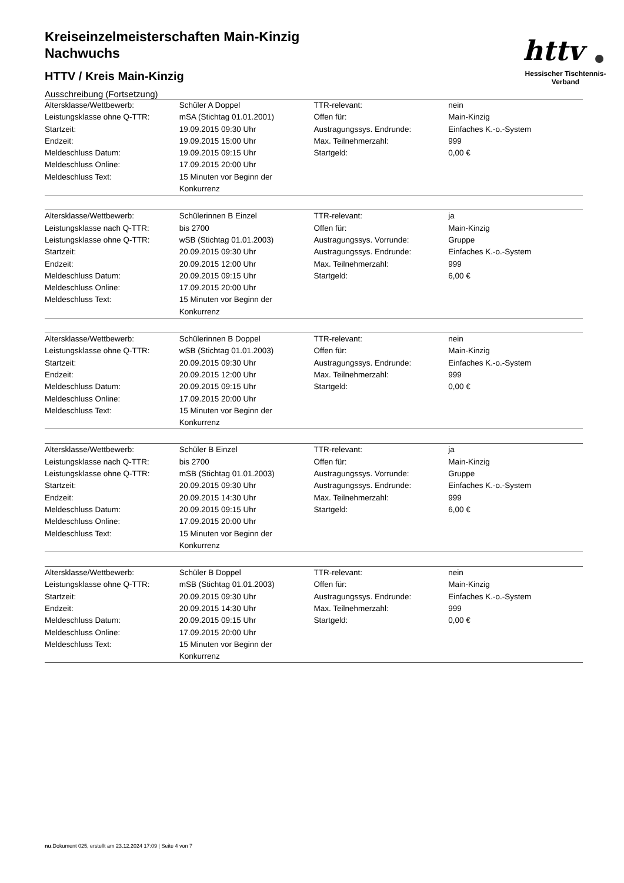httv
Hessischer Tischtennis-Verband
Kreiseinzelmeisterschaften Main-Kinzig
Nachwuchs
HTTV / Kreis Main-Kinzig
Ausschreibung (Fortsetzung)
| Altersklasse/Wettbewerb: | Schüler A Doppel | TTR-relevant: | nein |
| Leistungsklasse ohne Q-TTR: | mSA (Stichtag 01.01.2001) | Offen für: | Main-Kinzig |
| Startzeit: | 19.09.2015 09:30 Uhr | Austragungssys. Endrunde: | Einfaches K.-o.-System |
| Endzeit: | 19.09.2015 15:00 Uhr | Max. Teilnehmerzahl: | 999 |
| Meldeschluss Datum: | 19.09.2015 09:15 Uhr | Startgeld: | 0,00 € |
| Meldeschluss Online: | 17.09.2015 20:00 Uhr | | |
| Meldeschluss Text: | 15 Minuten vor Beginn der Konkurrenz | | |
| Altersklasse/Wettbewerb: | Schülerinnen B Einzel | TTR-relevant: | ja |
| Leistungsklasse nach Q-TTR: | bis 2700 | Offen für: | Main-Kinzig |
| Leistungsklasse ohne Q-TTR: | wSB (Stichtag 01.01.2003) | Austragungssys. Vorrunde: | Gruppe |
| Startzeit: | 20.09.2015 09:30 Uhr | Austragungssys. Endrunde: | Einfaches K.-o.-System |
| Endzeit: | 20.09.2015 12:00 Uhr | Max. Teilnehmerzahl: | 999 |
| Meldeschluss Datum: | 20.09.2015 09:15 Uhr | Startgeld: | 6,00 € |
| Meldeschluss Online: | 17.09.2015 20:00 Uhr | | |
| Meldeschluss Text: | 15 Minuten vor Beginn der Konkurrenz | | |
| Altersklasse/Wettbewerb: | Schülerinnen B Doppel | TTR-relevant: | nein |
| Leistungsklasse ohne Q-TTR: | wSB (Stichtag 01.01.2003) | Offen für: | Main-Kinzig |
| Startzeit: | 20.09.2015 09:30 Uhr | Austragungssys. Endrunde: | Einfaches K.-o.-System |
| Endzeit: | 20.09.2015 12:00 Uhr | Max. Teilnehmerzahl: | 999 |
| Meldeschluss Datum: | 20.09.2015 09:15 Uhr | Startgeld: | 0,00 € |
| Meldeschluss Online: | 17.09.2015 20:00 Uhr | | |
| Meldeschluss Text: | 15 Minuten vor Beginn der Konkurrenz | | |
| Altersklasse/Wettbewerb: | Schüler B Einzel | TTR-relevant: | ja |
| Leistungsklasse nach Q-TTR: | bis 2700 | Offen für: | Main-Kinzig |
| Leistungsklasse ohne Q-TTR: | mSB (Stichtag 01.01.2003) | Austragungssys. Vorrunde: | Gruppe |
| Startzeit: | 20.09.2015 09:30 Uhr | Austragungssys. Endrunde: | Einfaches K.-o.-System |
| Endzeit: | 20.09.2015 14:30 Uhr | Max. Teilnehmerzahl: | 999 |
| Meldeschluss Datum: | 20.09.2015 09:15 Uhr | Startgeld: | 6,00 € |
| Meldeschluss Online: | 17.09.2015 20:00 Uhr | | |
| Meldeschluss Text: | 15 Minuten vor Beginn der Konkurrenz | | |
| Altersklasse/Wettbewerb: | Schüler B Doppel | TTR-relevant: | nein |
| Leistungsklasse ohne Q-TTR: | mSB (Stichtag 01.01.2003) | Offen für: | Main-Kinzig |
| Startzeit: | 20.09.2015 09:30 Uhr | Austragungssys. Endrunde: | Einfaches K.-o.-System |
| Endzeit: | 20.09.2015 14:30 Uhr | Max. Teilnehmerzahl: | 999 |
| Meldeschluss Datum: | 20.09.2015 09:15 Uhr | Startgeld: | 0,00 € |
| Meldeschluss Online: | 17.09.2015 20:00 Uhr | | |
| Meldeschluss Text: | 15 Minuten vor Beginn der Konkurrenz | | |
nu.Dokument 025, erstellt am 23.12.2024 17:09 | Seite 4 von 7